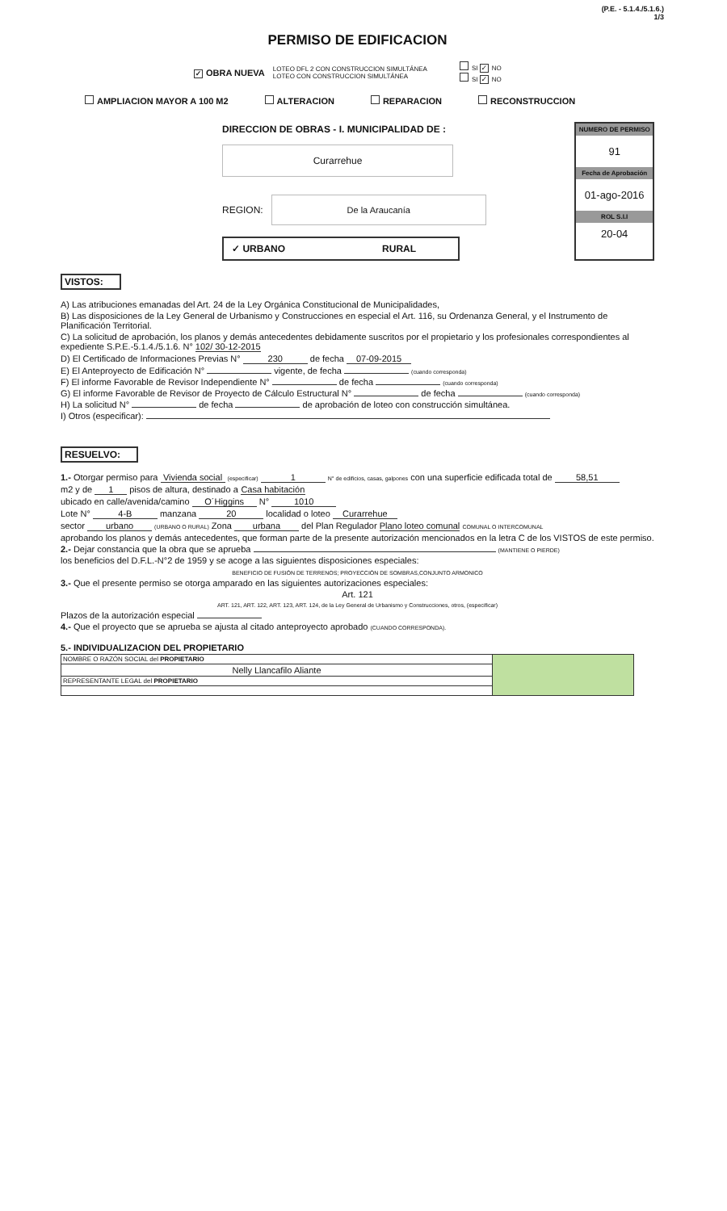(P.E. - 5.1.4./5.1.6.)
1/3
PERMISO DE EDIFICACION
✓ OBRA NUEVA LOTEO DFL 2 CON CONSTRUCCION SIMULTÁNEA
LOTEO CON CONSTRUCCION SIMULTÁNEA SI ✓ NO
SI ✓ NO
AMPLIACION MAYOR A 100 M2 ALTERACION REPARACION RECONSTRUCCION
DIRECCION DE OBRAS - I. MUNICIPALIDAD DE :
Curarrehue
REGION:
De la Araucanía
✓ URBANO RURAL
NUMERO DE PERMISO
91
Fecha de Aprobación
01-ago-2016
ROL S.I.I
20-04
VISTOS:
A) Las atribuciones emanadas del Art. 24 de la Ley Orgánica Constitucional de Municipalidades,
B) Las disposiciones de la Ley General de Urbanismo y Construcciones en especial el Art. 116, su Ordenanza General, y el Instrumento de Planificación Territorial.
C) La solicitud de aprobación, los planos y demás antecedentes debidamente suscritos por el propietario y los profesionales correspondientes al expediente S.P.E.-5.1.4./5.1.6. N° 102/ 30-12-2015
D) El Certificado de Informaciones Previas N° 230 de fecha 07-09-2015
E) El Anteproyecto de Edificación N° vigente, de fecha (cuando corresponda)
F) El informe Favorable de Revisor Independiente N° de fecha (cuando corresponda)
G) El informe Favorable de Revisor de Proyecto de Cálculo Estructural N° de fecha (cuando corresponda)
H) La solicitud N° de fecha de aprobación de loteo con construcción simultánea.
I) Otros (especificar):
RESUELVO:
1.- Otorgar permiso para Vivienda social (especificar) 1 N° de edificios, casas, galpones con una superficie edificada total de 58,51
m2 y de 1 pisos de altura, destinado a Casa habitación
ubicado en calle/avenida/camino O´Higgins N° 1010
Lote N° 4-B manzana 20 localidad o loteo Curarrehue
sector urbano (URBANO O RURAL) Zona urbana del Plan Regulador Plano loteo comunal COMUNAL O INTERCOMUNAL
aprobando los planos y demás antecedentes, que forman parte de la presente autorización mencionados en la letra C de los VISTOS de este permiso.
2.- Dejar constancia que la obra que se aprueba (MANTIENE O PIERDE)
los beneficios del D.F.L.-N°2 de 1959 y se acoge a las siguientes disposiciones especiales:
BENEFICIO DE FUSIÓN DE TERRENOS; PROYECCIÓN DE SOMBRAS,CONJUNTO ARMONICO
3.- Que el presente permiso se otorga amparado en las siguientes autorizaciones especiales:
Art. 121
ART. 121, ART. 122, ART. 123, ART. 124, de la Ley General de Urbanismo y Construcciones, otros, (especificar)
Plazos de la autorización especial
4.- Que el proyecto que se aprueba se ajusta al citado anteproyecto aprobado (CUANDO CORRESPONDA).
5.- INDIVIDUALIZACION DEL PROPIETARIO
| NOMBRE O RAZÓN SOCIAL del PROPIETARIO | |
| Nelly Llancafilo Aliante | |
| REPRESENTANTE LEGAL del PROPIETARIO | |